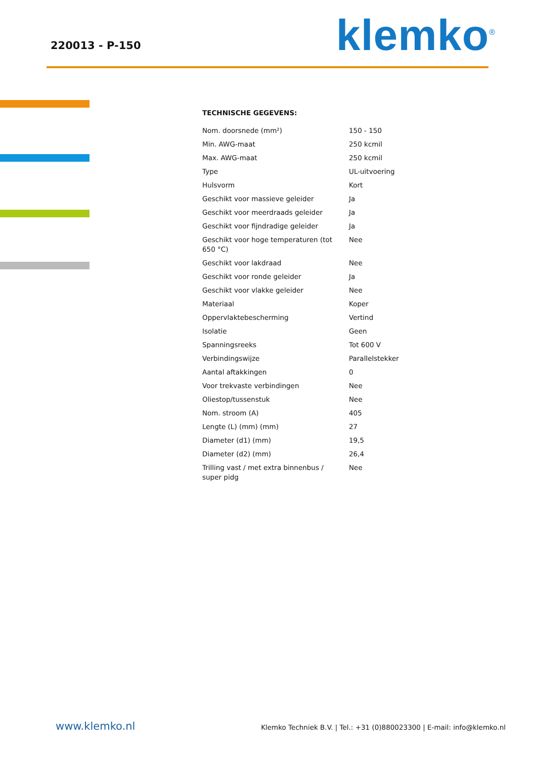220013 - P-150 klemko<sup>®</sup>
TECHNISCHE GEGEVENS:
| Nom. doorsnede (mm²) | 150 - 150 |
| Min. AWG-maat | 250 kcmil |
| Max. AWG-maat | 250 kcmil |
| Type | UL-uitvoering |
| Hulsvorm | Kort |
| Geschikt voor massieve geleider | Ja |
| Geschikt voor meerdraads geleider | Ja |
| Geschikt voor fijndradige geleider | Ja |
| Geschikt voor hoge temperaturen (tot 650 °C) | Nee |
| Geschikt voor lakdraad | Nee |
| Geschikt voor ronde geleider | Ja |
| Geschikt voor vlakke geleider | Nee |
| Materiaal | Koper |
| Oppervlaktebescherming | Vertind |
| Isolatie | Geen |
| Spanningsreeks | Tot 600 V |
| Verbindingswijze | Parallelstekker |
| Aantal aftakkingen | 0 |
| Voor trekvaste verbindingen | Nee |
| Oliestop/tussenstuk | Nee |
| Nom. stroom (A) | 405 |
| Lengte (L) (mm) (mm) | 27 |
| Diameter (d1) (mm) | 19,5 |
| Diameter (d2) (mm) | 26,4 |
| Trilling vast / met extra binnenbus / super pidg | Nee |
www.klemko.nl Klemko Techniek B.V. | Tel.: +31 (0)880023300 | E-mail: info@klemko.nl